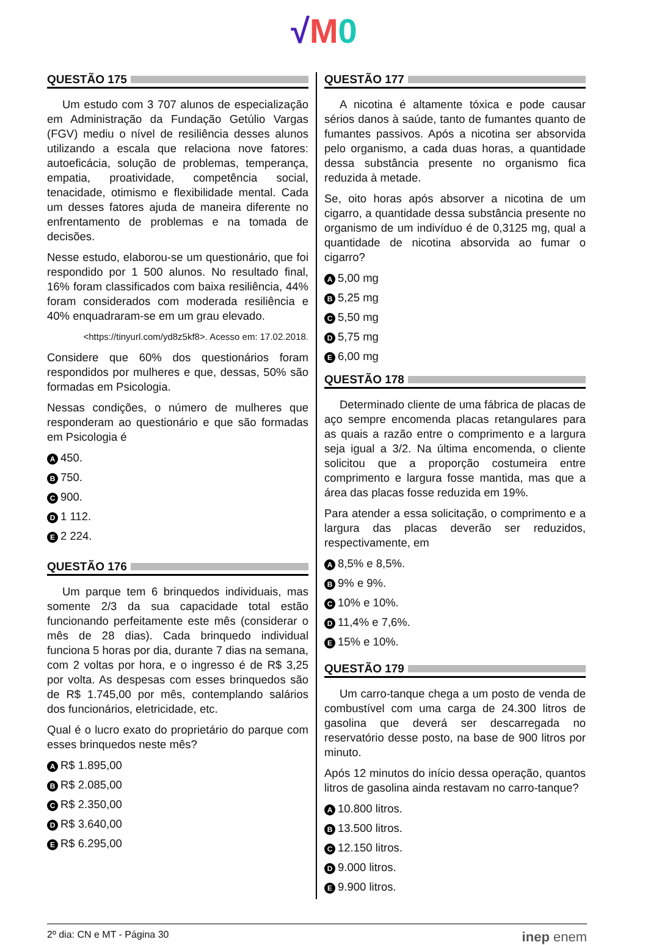√M 0
QUESTÃO 175
Um estudo com 3 707 alunos de especialização em Administração da Fundação Getúlio Vargas (FGV) mediu o nível de resiliência desses alunos utilizando a escala que relaciona nove fatores: autoeficácia, solução de problemas, temperança, empatia, proatividade, competência social, tenacidade, otimismo e flexibilidade mental. Cada um desses fatores ajuda de maneira diferente no enfrentamento de problemas e na tomada de decisões.
Nesse estudo, elaborou-se um questionário, que foi respondido por 1 500 alunos. No resultado final, 16% foram classificados com baixa resiliência, 44% foram considerados com moderada resiliência e 40% enquadraram-se em um grau elevado.
<https://tinyurl.com/yd8z5kf8>. Acesso em: 17.02.2018.
Considere que 60% dos questionários foram respondidos por mulheres e que, dessas, 50% são formadas em Psicologia.
Nessas condições, o número de mulheres que responderam ao questionário e que são formadas em Psicologia é
A 450.
B 750.
C 900.
D 1 112.
E 2 224.
QUESTÃO 176
Um parque tem 6 brinquedos individuais, mas somente 2/3 da sua capacidade total estão funcionando perfeitamente este mês (considerar o mês de 28 dias). Cada brinquedo individual funciona 5 horas por dia, durante 7 dias na semana, com 2 voltas por hora, e o ingresso é de R$ 3,25 por volta. As despesas com esses brinquedos são de R$ 1.745,00 por mês, contemplando salários dos funcionários, eletricidade, etc.
Qual é o lucro exato do proprietário do parque com esses brinquedos neste mês?
A R$ 1.895,00
B R$ 2.085,00
C R$ 2.350,00
D R$ 3.640,00
E R$ 6.295,00
QUESTÃO 177
A nicotina é altamente tóxica e pode causar sérios danos à saúde, tanto de fumantes quanto de fumantes passivos. Após a nicotina ser absorvida pelo organismo, a cada duas horas, a quantidade dessa substância presente no organismo fica reduzida à metade.
Se, oito horas após absorver a nicotina de um cigarro, a quantidade dessa substância presente no organismo de um indivíduo é de 0,3125 mg, qual a quantidade de nicotina absorvida ao fumar o cigarro?
A 5,00 mg
B 5,25 mg
C 5,50 mg
D 5,75 mg
E 6,00 mg
QUESTÃO 178
Determinado cliente de uma fábrica de placas de aço sempre encomenda placas retangulares para as quais a razão entre o comprimento e a largura seja igual a 3/2. Na última encomenda, o cliente solicitou que a proporção costumeira entre comprimento e largura fosse mantida, mas que a área das placas fosse reduzida em 19%.
Para atender a essa solicitação, o comprimento e a largura das placas deverão ser reduzidos, respectivamente, em
A 8,5% e 8,5%.
B 9% e 9%.
C 10% e 10%.
D 11,4% e 7,6%.
E 15% e 10%.
QUESTÃO 179
Um carro-tanque chega a um posto de venda de combustível com uma carga de 24.300 litros de gasolina que deverá ser descarregada no reservatório desse posto, na base de 900 litros por minuto.
Após 12 minutos do início dessa operação, quantos litros de gasolina ainda restavam no carro-tanque?
A 10.800 litros.
B 13.500 litros.
C 12.150 litros.
D 9.000 litros.
E 9.900 litros.
2º dia: CN e MT - Página 30 inep enem